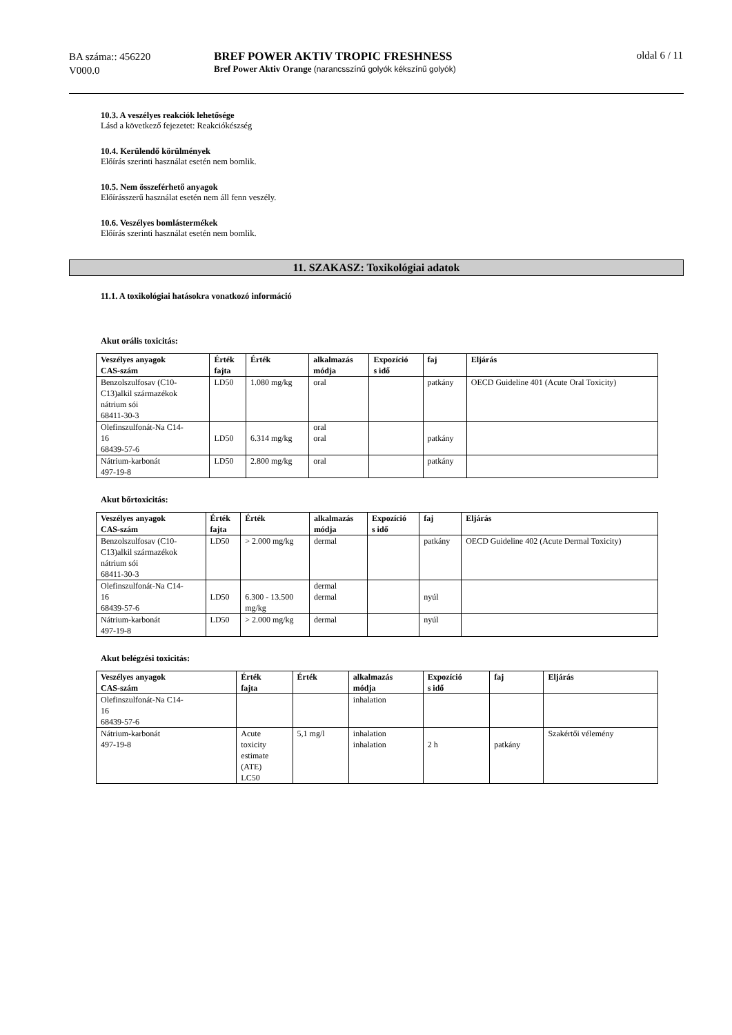BA száma:: 456220
V000.0
BREF POWER AKTIV TROPIC FRESHNESS
Bref Power Aktiv Orange (narancsszínű golyók kékszínű golyók)
oldal 6 / 11
10.3. A veszélyes reakciók lehetősége
Lásd a következő fejezetet: Reakciókészség
10.4. Kerülendő körülmények
Előírás szerinti használat esetén nem bomlik.
10.5. Nem összeférhető anyagok
Előírásszerű használat esetén nem áll fenn veszély.
10.6. Veszélyes bomlástermékek
Előírás szerinti használat esetén nem bomlik.
11. SZAKASZ: Toxikológiai adatok
11.1. A toxikológiai hatásokra vonatkozó információ
Akut orális toxicitás:
| Veszélyes anyagok CAS-szám | Érték fajta | Érték | alkalmazás módja | Expozíció s idő | faj | Eljárás |
| --- | --- | --- | --- | --- | --- | --- |
| Benzolszulfosav (C10- C13)alkil származékok nátrium sói 68411-30-3 | LD50 | 1.080 mg/kg | oral | | patkány | OECD Guideline 401 (Acute Oral Toxicity) |
| Olefinszulfonát-Na C14- 16 68439-57-6 | LD50 | 6.314 mg/kg | oral oral | | patkány | |
| Nátrium-karbonát 497-19-8 | LD50 | 2.800 mg/kg | oral | | patkány | |
Akut bőrtoxicitás:
| Veszélyes anyagok CAS-szám | Érték fajta | Érték | alkalmazás módja | Expozíció s idő | faj | Eljárás |
| --- | --- | --- | --- | --- | --- | --- |
| Benzolszulfosav (C10- C13)alkil származékok nátrium sói 68411-30-3 | LD50 | > 2.000 mg/kg | dermal | | patkány | OECD Guideline 402 (Acute Dermal Toxicity) |
| Olefinszulfonát-Na C14- 16 68439-57-6 | LD50 | 6.300 - 13.500 mg/kg | dermal dermal | | nyúl | |
| Nátrium-karbonát 497-19-8 | LD50 | > 2.000 mg/kg | dermal | | nyúl | |
Akut belégzési toxicitás:
| Veszélyes anyagok CAS-szám | Érték fajta | Érték | alkalmazás módja | Expozíció s idő | faj | Eljárás |
| --- | --- | --- | --- | --- | --- | --- |
| Olefinszulfonát-Na C14- 16 68439-57-6 | | | inhalation | | | |
| Nátrium-karbonát 497-19-8 | Acute toxicity estimate (ATE) LC50 | 5,1 mg/l | inhalation inhalation | 2 h | patkány | Szakértői vélemény |